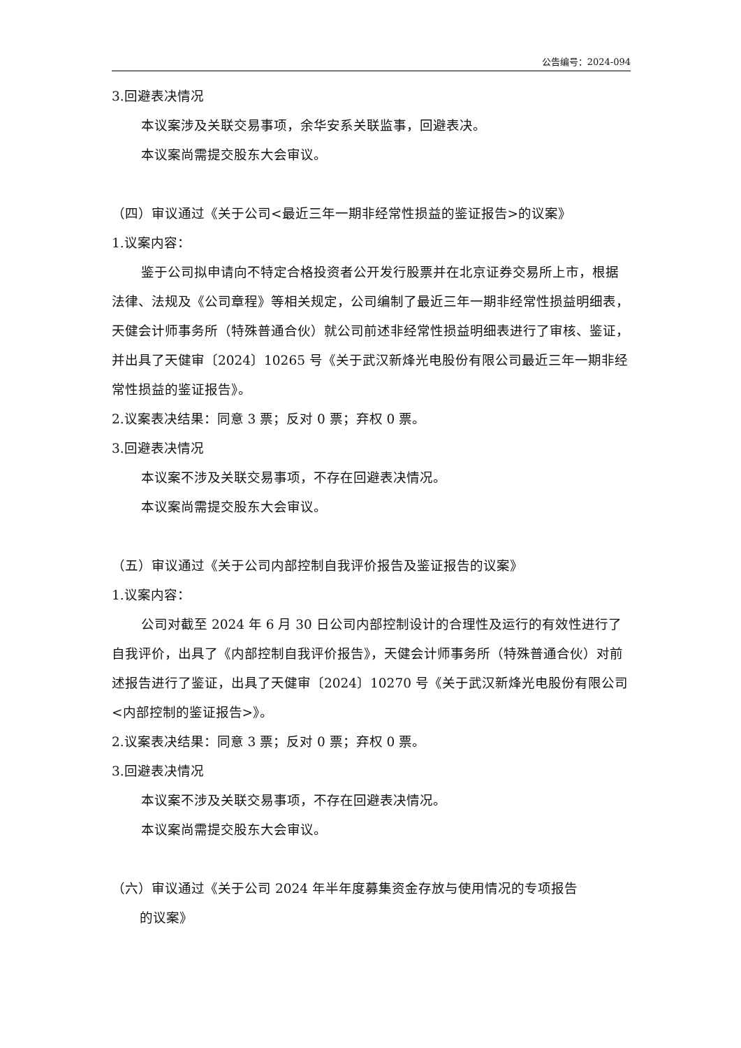公告编号：2024-094
3.回避表决情况
本议案涉及关联交易事项，余华安系关联监事，回避表决。
本议案尚需提交股东大会审议。
（四）审议通过《关于公司<最近三年一期非经常性损益的鉴证报告>的议案》
1.议案内容：
鉴于公司拟申请向不特定合格投资者公开发行股票并在北京证券交易所上市，根据法律、法规及《公司章程》等相关规定，公司编制了最近三年一期非经常性损益明细表，天健会计师事务所（特殊普通合伙）就公司前述非经常性损益明细表进行了审核、鉴证，并出具了天健审〔2024〕10265 号《关于武汉新烽光电股份有限公司最近三年一期非经常性损益的鉴证报告》。
2.议案表决结果：同意 3 票；反对 0 票；弃权 0 票。
3.回避表决情况
本议案不涉及关联交易事项，不存在回避表决情况。
本议案尚需提交股东大会审议。
（五）审议通过《关于公司内部控制自我评价报告及鉴证报告的议案》
1.议案内容：
公司对截至 2024 年 6 月 30 日公司内部控制设计的合理性及运行的有效性进行了自我评价，出具了《内部控制自我评价报告》，天健会计师事务所（特殊普通合伙）对前述报告进行了鉴证，出具了天健审〔2024〕10270 号《关于武汉新烽光电股份有限公司<内部控制的鉴证报告>》。
2.议案表决结果：同意 3 票；反对 0 票；弃权 0 票。
3.回避表决情况
本议案不涉及关联交易事项，不存在回避表决情况。
本议案尚需提交股东大会审议。
（六）审议通过《关于公司 2024 年半年度募集资金存放与使用情况的专项报告
的议案》